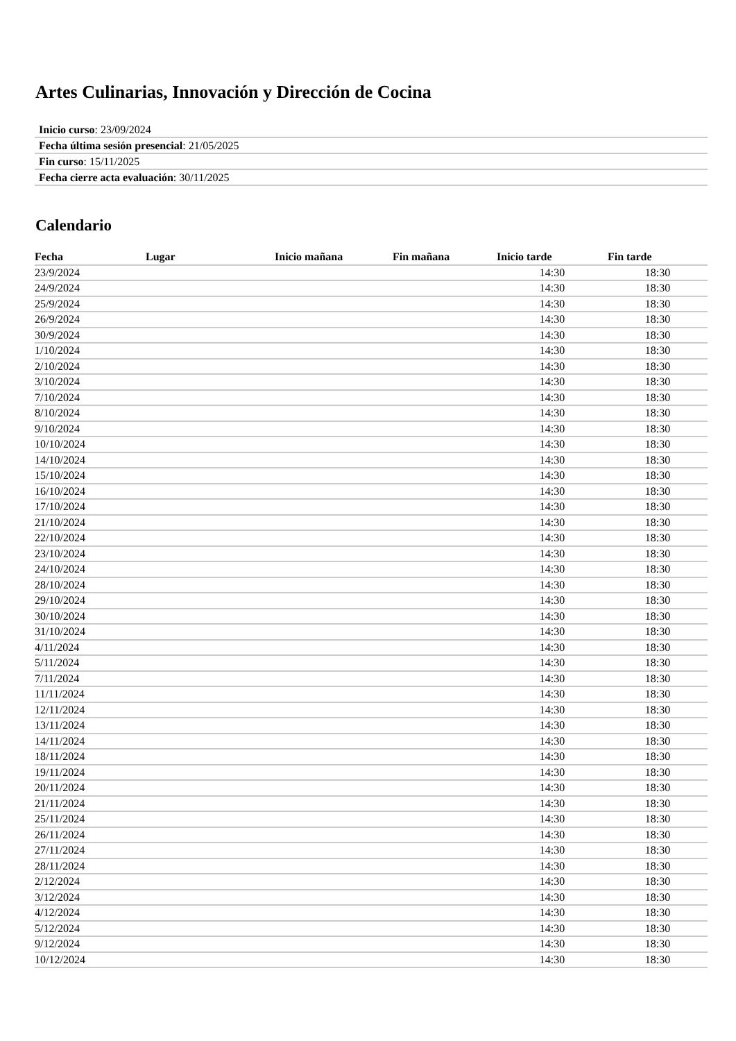Artes Culinarias, Innovación y Dirección de Cocina
| Inicio curso : 23/09/2024 |
| Fecha última sesión presencial : 21/05/2025 |
| Fin curso : 15/11/2025 |
| Fecha cierre acta evaluación : 30/11/2025 |
Calendario
| Fecha | Lugar | Inicio mañana | Fin mañana | Inicio tarde | Fin tarde |
| --- | --- | --- | --- | --- | --- |
| 23/9/2024 | | | | 14:30 | 18:30 |
| 24/9/2024 | | | | 14:30 | 18:30 |
| 25/9/2024 | | | | 14:30 | 18:30 |
| 26/9/2024 | | | | 14:30 | 18:30 |
| 30/9/2024 | | | | 14:30 | 18:30 |
| 1/10/2024 | | | | 14:30 | 18:30 |
| 2/10/2024 | | | | 14:30 | 18:30 |
| 3/10/2024 | | | | 14:30 | 18:30 |
| 7/10/2024 | | | | 14:30 | 18:30 |
| 8/10/2024 | | | | 14:30 | 18:30 |
| 9/10/2024 | | | | 14:30 | 18:30 |
| 10/10/2024 | | | | 14:30 | 18:30 |
| 14/10/2024 | | | | 14:30 | 18:30 |
| 15/10/2024 | | | | 14:30 | 18:30 |
| 16/10/2024 | | | | 14:30 | 18:30 |
| 17/10/2024 | | | | 14:30 | 18:30 |
| 21/10/2024 | | | | 14:30 | 18:30 |
| 22/10/2024 | | | | 14:30 | 18:30 |
| 23/10/2024 | | | | 14:30 | 18:30 |
| 24/10/2024 | | | | 14:30 | 18:30 |
| 28/10/2024 | | | | 14:30 | 18:30 |
| 29/10/2024 | | | | 14:30 | 18:30 |
| 30/10/2024 | | | | 14:30 | 18:30 |
| 31/10/2024 | | | | 14:30 | 18:30 |
| 4/11/2024 | | | | 14:30 | 18:30 |
| 5/11/2024 | | | | 14:30 | 18:30 |
| 7/11/2024 | | | | 14:30 | 18:30 |
| 11/11/2024 | | | | 14:30 | 18:30 |
| 12/11/2024 | | | | 14:30 | 18:30 |
| 13/11/2024 | | | | 14:30 | 18:30 |
| 14/11/2024 | | | | 14:30 | 18:30 |
| 18/11/2024 | | | | 14:30 | 18:30 |
| 19/11/2024 | | | | 14:30 | 18:30 |
| 20/11/2024 | | | | 14:30 | 18:30 |
| 21/11/2024 | | | | 14:30 | 18:30 |
| 25/11/2024 | | | | 14:30 | 18:30 |
| 26/11/2024 | | | | 14:30 | 18:30 |
| 27/11/2024 | | | | 14:30 | 18:30 |
| 28/11/2024 | | | | 14:30 | 18:30 |
| 2/12/2024 | | | | 14:30 | 18:30 |
| 3/12/2024 | | | | 14:30 | 18:30 |
| 4/12/2024 | | | | 14:30 | 18:30 |
| 5/12/2024 | | | | 14:30 | 18:30 |
| 9/12/2024 | | | | 14:30 | 18:30 |
| 10/12/2024 | | | | 14:30 | 18:30 |